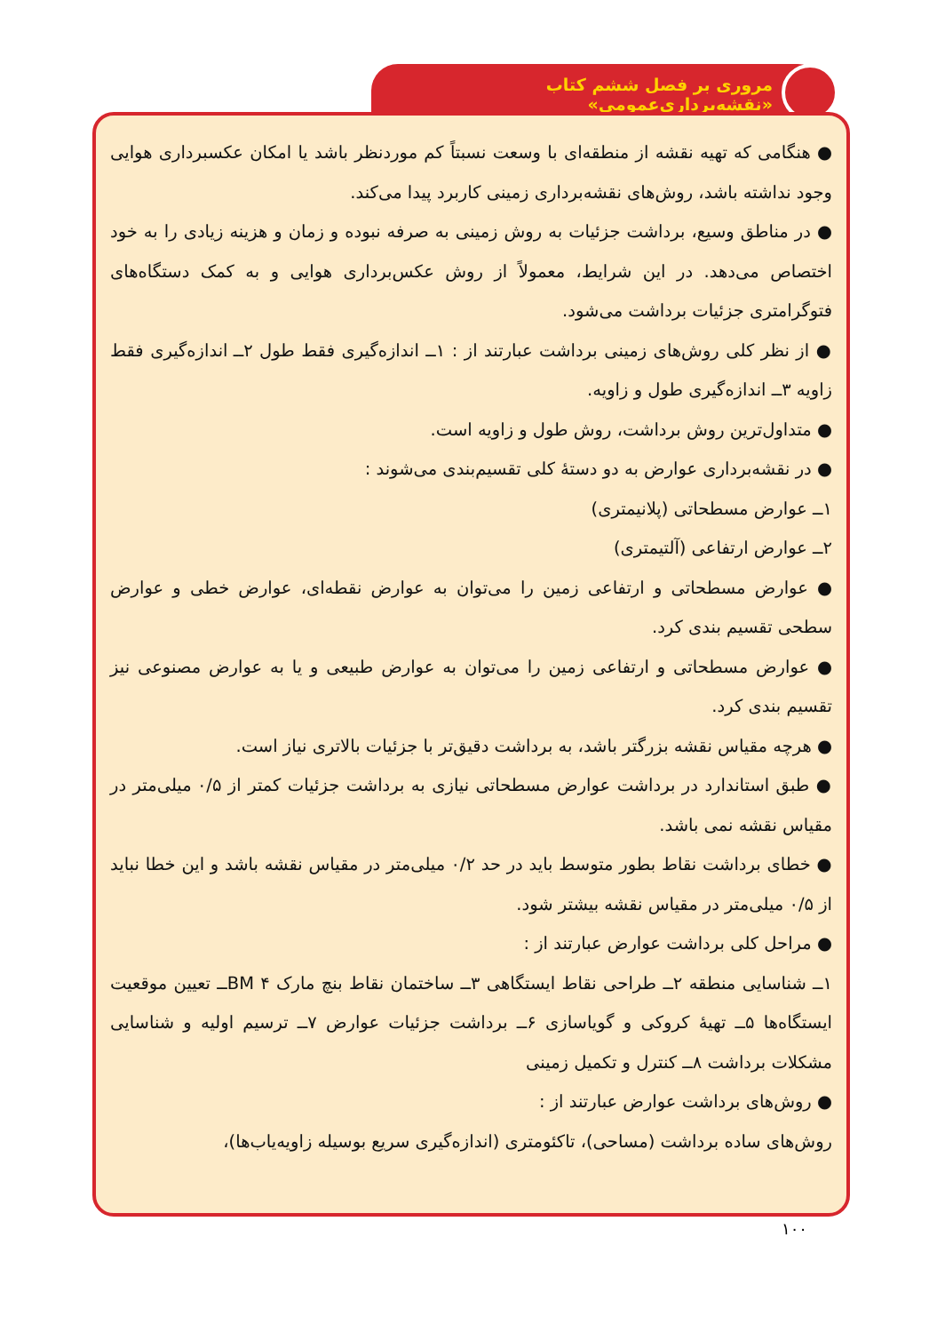مروری بر فصل ششم کتاب «نقشه‌برداری‌عمومی»
● هنگامی که تهیه نقشه از منطقه‌ای با وسعت نسبتاً کم موردنظر باشد یا امکان عکسبرداری هوایی وجود نداشته باشد، روش‌های نقشه‌برداری زمینی کاربرد پیدا می‌کند.
● در مناطق وسیع، برداشت جزئیات به روش زمینی به صرفه نبوده و زمان و هزینه زیادی را به خود اختصاص می‌دهد. در این شرایط، معمولاً از روش عکس‌برداری هوایی و به کمک دستگاه‌های فتوگرامتری جزئیات برداشت می‌شود.
● از نظر کلی روش‌های زمینی برداشت عبارتند از : ۱ــ اندازه‌گیری فقط طول ۲ــ اندازه‌گیری فقط زاویه ۳ــ اندازه‌گیری طول و زاویه.
● متداول‌ترین روش برداشت، روش طول و زاویه است.
● در نقشه‌برداری عوارض به دو دستهٔ کلی تقسیم‌بندی می‌شوند :
۱ــ عوارض مسطحاتی (پلانیمتری)
۲ــ عوارض ارتفاعی (آلتیمتری)
● عوارض مسطحاتی و ارتفاعی زمین را می‌توان به عوارض نقطه‌ای، عوارض خطی و عوارض سطحی تقسیم بندی کرد.
● عوارض مسطحاتی و ارتفاعی زمین را می‌توان به عوارض طبیعی و یا به عوارض مصنوعی نیز تقسیم بندی کرد.
● هرچه مقیاس نقشه بزرگتر باشد، به برداشت دقیق‌تر با جزئیات بالاتری نیاز است.
● طبق استاندارد در برداشت عوارض مسطحاتی نیازی به برداشت جزئیات کمتر از ۰/۵ میلی‌متر در مقیاس نقشه نمی باشد.
● خطای برداشت نقاط بطور متوسط باید در حد ۰/۲ میلی‌متر در مقیاس نقشه باشد و این خطا نباید از ۰/۵ میلی‌متر در مقیاس نقشه بیشتر شود.
● مراحل کلی برداشت عوارض عبارتند از :
۱ــ شناسایی منطقه ۲ــ طراحی نقاط ایستگاهی ۳ــ ساختمان نقاط بنچ مارک BM ۴ــ تعیین موقعیت ایستگاه‌ها ۵ــ تهیهٔ کروکی و گویاسازی ۶ــ برداشت جزئیات عوارض ۷ــ ترسیم اولیه و شناسایی مشکلات برداشت ۸ــ کنترل و تکمیل زمینی
● روش‌های برداشت عوارض عبارتند از :
روش‌های ساده برداشت (مساحی)، تاکئومتری (اندازه‌گیری سریع بوسیله زاویه‌یاب‌ها)،
۱۰۰